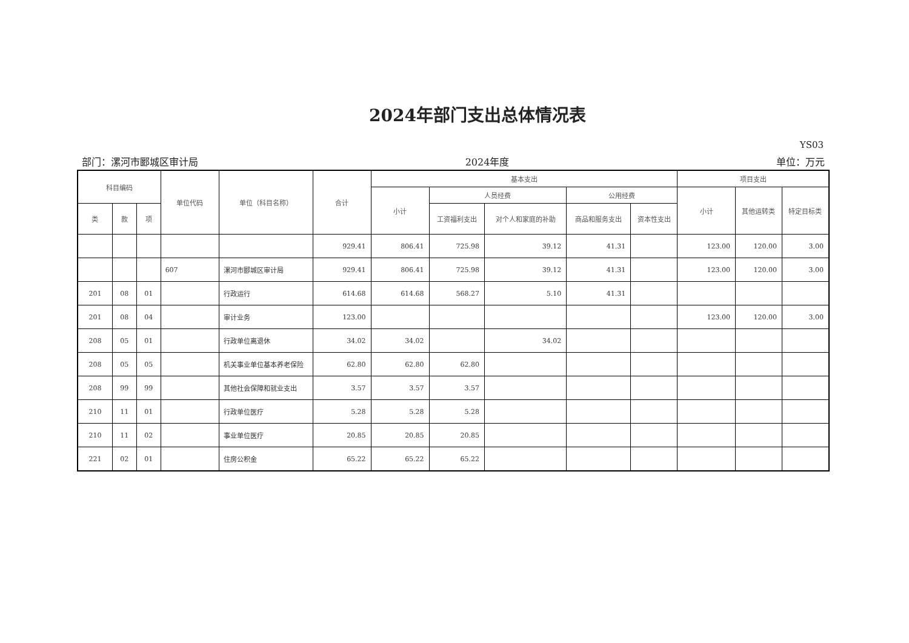2024年部门支出总体情况表
YS03
部门：漯河市郾城区审计局 2024年度 单位：万元
| 科目编码 | | | 单位代码 | 单位（科目名称） | 合计 | 基本支出 | | | | | 项目支出 | | |
| --- | --- | --- | --- | --- | --- | --- | --- | --- | --- | --- | --- | --- | --- |
| | | | | | | 小计 | 人员经费 | | 公用经费 | | 小计 | 其他运转类 | 特定目标类 |
| 类 | 款 | 项 | | | | | 工资福利支出 | 对个人和家庭的补助 | 商品和服务支出 | 资本性支出 | | | |
| | | | | | 929.41 | 806.41 | 725.98 | 39.12 | 41.31 | | 123.00 | 120.00 | 3.00 |
| | | | 607 | 漯河市郾城区审计局 | 929.41 | 806.41 | 725.98 | 39.12 | 41.31 | | 123.00 | 120.00 | 3.00 |
| 201 | 08 | 01 | | 行政运行 | 614.68 | 614.68 | 568.27 | 5.10 | 41.31 | | | | |
| 201 | 08 | 04 | | 审计业务 | 123.00 | | | | | | 123.00 | 120.00 | 3.00 |
| 208 | 05 | 01 | | 行政单位离退休 | 34.02 | 34.02 | | 34.02 | | | | | |
| 208 | 05 | 05 | | 机关事业单位基本养老保险 | 62.80 | 62.80 | 62.80 | | | | | | |
| 208 | 99 | 99 | | 其他社会保障和就业支出 | 3.57 | 3.57 | 3.57 | | | | | | |
| 210 | 11 | 01 | | 行政单位医疗 | 5.28 | 5.28 | 5.28 | | | | | | |
| 210 | 11 | 02 | | 事业单位医疗 | 20.85 | 20.85 | 20.85 | | | | | | |
| 221 | 02 | 01 | | 住房公积金 | 65.22 | 65.22 | 65.22 | | | | | | |